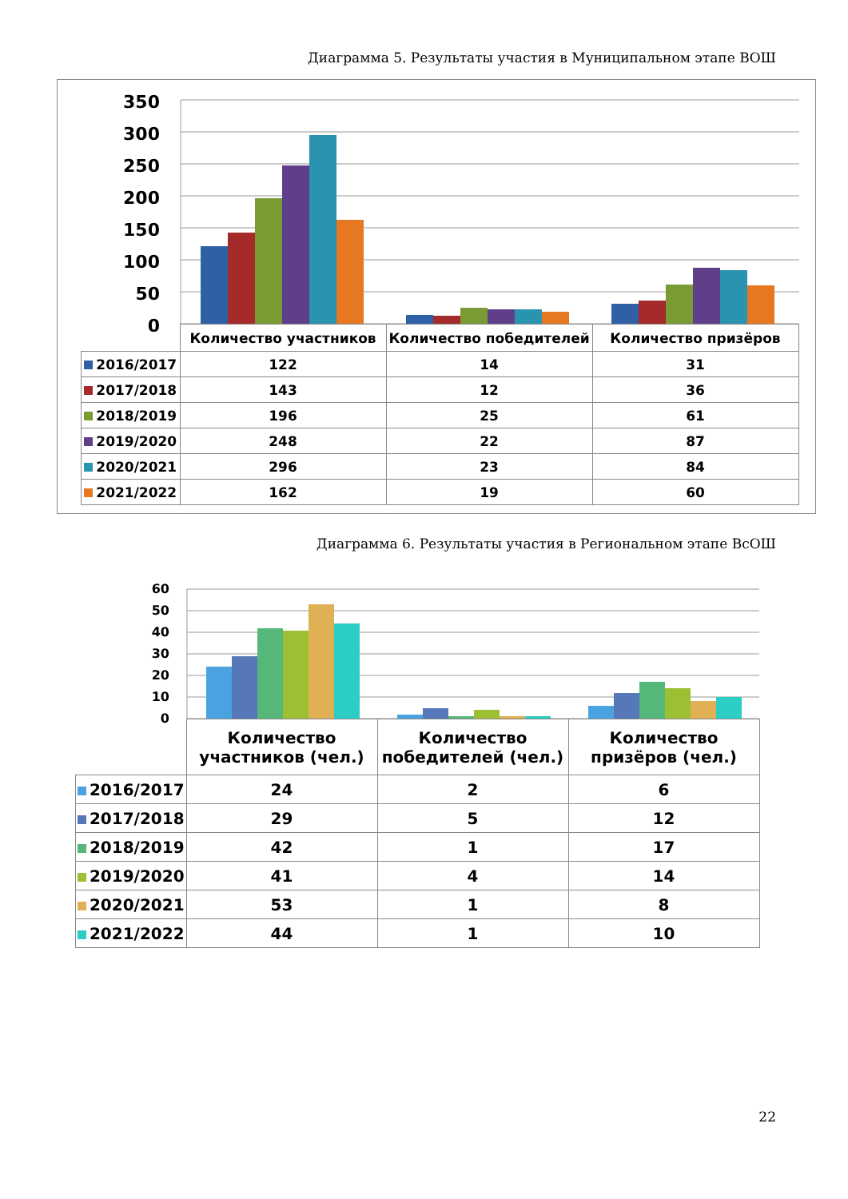Диаграмма 5. Результаты участия в Муниципальном этапе ВОШ
350
300
250
200
150
100
50
0
| | Количество участников | Количество победителей | Количество призёров |
| 2016/2017 | 122 | 14 | 31 |
| 2017/2018 | 143 | 12 | 36 |
| 2018/2019 | 196 | 25 | 61 |
| 2019/2020 | 248 | 22 | 87 |
| 2020/2021 | 296 | 23 | 84 |
| 2021/2022 | 162 | 19 | 60 |
Диаграмма 6. Результаты участия в Региональном этапе ВсОШ
60
50
40
30
20
10
0
| | Количество участников (чел.) | Количество победителей (чел.) | Количество призёров (чел.) |
| 2016/2017 | 24 | 2 | 6 |
| 2017/2018 | 29 | 5 | 12 |
| 2018/2019 | 42 | 1 | 17 |
| 2019/2020 | 41 | 4 | 14 |
| 2020/2021 | 53 | 1 | 8 |
| 2021/2022 | 44 | 1 | 10 |
22